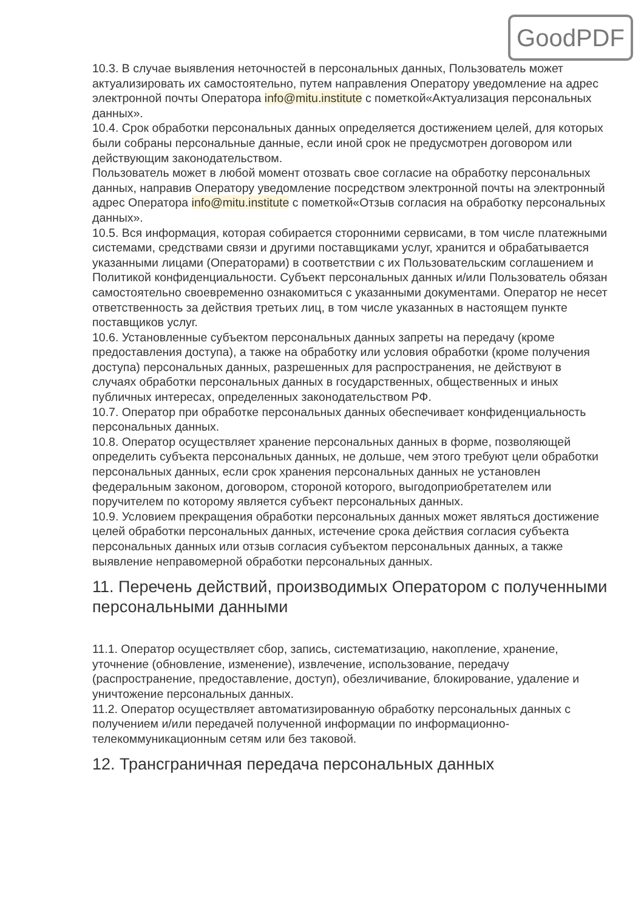GoodPDF
10.3. В случае выявления неточностей в персональных данных, Пользователь может актуализировать их самостоятельно, путем направления Оператору уведомление на адрес электронной почты Оператора info@mitu.institute с пометкой«Актуализация персональных данных».
10.4. Срок обработки персональных данных определяется достижением целей, для которых были собраны персональные данные, если иной срок не предусмотрен договором или действующим законодательством.
Пользователь может в любой момент отозвать свое согласие на обработку персональных данных, направив Оператору уведомление посредством электронной почты на электронный адрес Оператора info@mitu.institute с пометкой«Отзыв согласия на обработку персональных данных».
10.5. Вся информация, которая собирается сторонними сервисами, в том числе платежными системами, средствами связи и другими поставщиками услуг, хранится и обрабатывается указанными лицами (Операторами) в соответствии с их Пользовательским соглашением и Политикой конфиденциальности. Субъект персональных данных и/или Пользователь обязан самостоятельно своевременно ознакомиться с указанными документами. Оператор не несет ответственность за действия третьих лиц, в том числе указанных в настоящем пункте поставщиков услуг.
10.6. Установленные субъектом персональных данных запреты на передачу (кроме предоставления доступа), а также на обработку или условия обработки (кроме получения доступа) персональных данных, разрешенных для распространения, не действуют в случаях обработки персональных данных в государственных, общественных и иных публичных интересах, определенных законодательством РФ.
10.7. Оператор при обработке персональных данных обеспечивает конфиденциальность персональных данных.
10.8. Оператор осуществляет хранение персональных данных в форме, позволяющей определить субъекта персональных данных, не дольше, чем этого требуют цели обработки персональных данных, если срок хранения персональных данных не установлен федеральным законом, договором, стороной которого, выгодоприобретателем или поручителем по которому является субъект персональных данных.
10.9. Условием прекращения обработки персональных данных может являться достижение целей обработки персональных данных, истечение срока действия согласия субъекта персональных данных или отзыв согласия субъектом персональных данных, а также выявление неправомерной обработки персональных данных.
11. Перечень действий, производимых Оператором с полученными персональными данными
11.1. Оператор осуществляет сбор, запись, систематизацию, накопление, хранение, уточнение (обновление, изменение), извлечение, использование, передачу (распространение, предоставление, доступ), обезличивание, блокирование, удаление и уничтожение персональных данных.
11.2. Оператор осуществляет автоматизированную обработку персональных данных с получением и/или передачей полученной информации по информационно-телекоммуникационным сетям или без таковой.
12. Трансграничная передача персональных данных